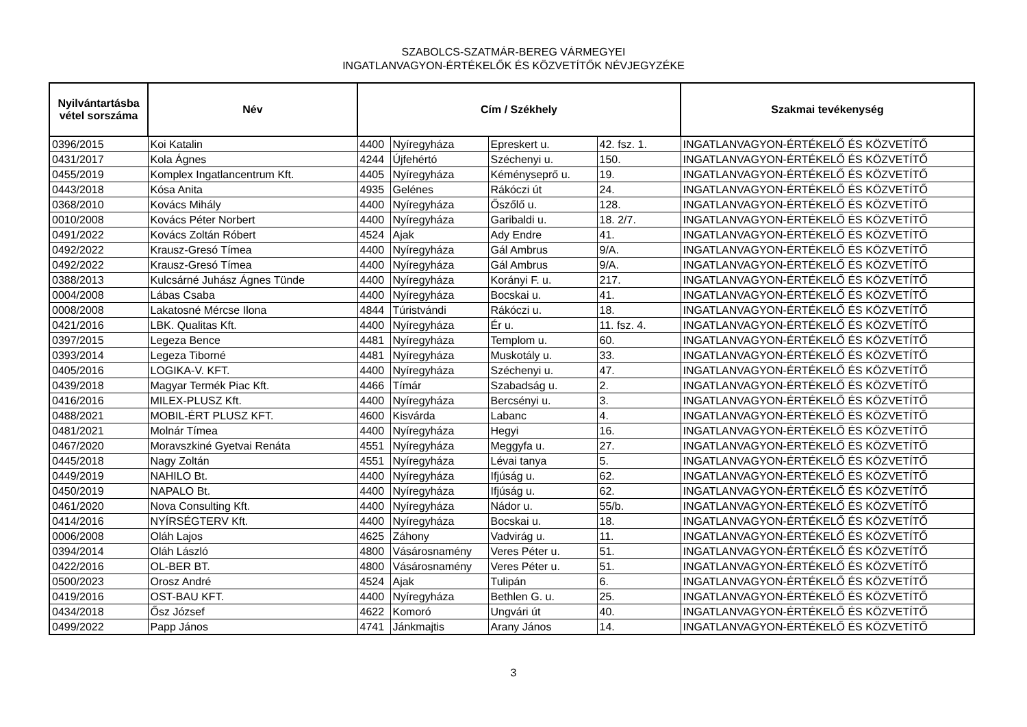SZABOLCS-SZATMÁR-BEREG VÁRMEGYEI
INGATLANVAGYON-ÉRTÉKELŐK ÉS KÖZVETÍTŐK NÉVJEGYZÉKE
| Nyilvántartásba vétel sorszáma | Név | Cím / Székhely | | | | Szakmai tevékenység |
| --- | --- | --- | --- | --- | --- | --- |
| 0396/2015 | Koi Katalin | 4400 | Nyíregyháza | Epreskert u. | 42. fsz. 1. | INGATLANVAGYON-ÉRTÉKELŐ ÉS KÖZVETÍTŐ |
| 0431/2017 | Kola Ágnes | 4244 | Újfehértó | Széchenyi u. | 150. | INGATLANVAGYON-ÉRTÉKELŐ ÉS KÖZVETÍTŐ |
| 0455/2019 | Komplex Ingatlancentrum Kft. | 4405 | Nyíregyháza | Kéményseprő u. | 19. | INGATLANVAGYON-ÉRTÉKELŐ ÉS KÖZVETÍTŐ |
| 0443/2018 | Kósa Anita | 4935 | Gelénes | Rákóczi út | 24. | INGATLANVAGYON-ÉRTÉKELŐ ÉS KÖZVETÍTŐ |
| 0368/2010 | Kovács Mihály | 4400 | Nyíregyháza | Őszőlő u. | 128. | INGATLANVAGYON-ÉRTÉKELŐ ÉS KÖZVETÍTŐ |
| 0010/2008 | Kovács Péter Norbert | 4400 | Nyíregyháza | Garibaldi u. | 18. 2/7. | INGATLANVAGYON-ÉRTÉKELŐ ÉS KÖZVETÍTŐ |
| 0491/2022 | Kovács Zoltán Róbert | 4524 | Ajak | Ady Endre | 41. | INGATLANVAGYON-ÉRTÉKELŐ ÉS KÖZVETÍTŐ |
| 0492/2022 | Krausz-Gresó Tímea | 4400 | Nyíregyháza | Gál Ambrus | 9/A. | INGATLANVAGYON-ÉRTÉKELŐ ÉS KÖZVETÍTŐ |
| 0492/2022 | Krausz-Gresó Tímea | 4400 | Nyíregyháza | Gál Ambrus | 9/A. | INGATLANVAGYON-ÉRTÉKELŐ ÉS KÖZVETÍTŐ |
| 0388/2013 | Kulcsárné Juhász Ágnes Tünde | 4400 | Nyíregyháza | Korányi F. u. | 217. | INGATLANVAGYON-ÉRTÉKELŐ ÉS KÖZVETÍTŐ |
| 0004/2008 | Lábas Csaba | 4400 | Nyíregyháza | Bocskai u. | 41. | INGATLANVAGYON-ÉRTÉKELŐ ÉS KÖZVETÍTŐ |
| 0008/2008 | Lakatosné Mércse Ilona | 4844 | Túristvándi | Rákóczi u. | 18. | INGATLANVAGYON-ÉRTÉKELŐ ÉS KÖZVETÍTŐ |
| 0421/2016 | LBK. Qualitas Kft. | 4400 | Nyíregyháza | Ér u. | 11. fsz. 4. | INGATLANVAGYON-ÉRTÉKELŐ ÉS KÖZVETÍTŐ |
| 0397/2015 | Legeza Bence | 4481 | Nyíregyháza | Templom u. | 60. | INGATLANVAGYON-ÉRTÉKELŐ ÉS KÖZVETÍTŐ |
| 0393/2014 | Legeza Tiborné | 4481 | Nyíregyháza | Muskotály u. | 33. | INGATLANVAGYON-ÉRTÉKELŐ ÉS KÖZVETÍTŐ |
| 0405/2016 | LOGIKA-V. KFT. | 4400 | Nyíregyháza | Széchenyi u. | 47. | INGATLANVAGYON-ÉRTÉKELŐ ÉS KÖZVETÍTŐ |
| 0439/2018 | Magyar Termék Piac Kft. | 4466 | Tímár | Szabadság u. | 2. | INGATLANVAGYON-ÉRTÉKELŐ ÉS KÖZVETÍTŐ |
| 0416/2016 | MILEX-PLUSZ Kft. | 4400 | Nyíregyháza | Bercsényi u. | 3. | INGATLANVAGYON-ÉRTÉKELŐ ÉS KÖZVETÍTŐ |
| 0488/2021 | MOBIL-ÉRT PLUSZ KFT. | 4600 | Kisvárda | Labanc | 4. | INGATLANVAGYON-ÉRTÉKELŐ ÉS KÖZVETÍTŐ |
| 0481/2021 | Molnár Tímea | 4400 | Nyíregyháza | Hegyi | 16. | INGATLANVAGYON-ÉRTÉKELŐ ÉS KÖZVETÍTŐ |
| 0467/2020 | Moravszkiné Gyetvai Renáta | 4551 | Nyíregyháza | Meggyfa u. | 27. | INGATLANVAGYON-ÉRTÉKELŐ ÉS KÖZVETÍTŐ |
| 0445/2018 | Nagy Zoltán | 4551 | Nyíregyháza | Lévai tanya | 5. | INGATLANVAGYON-ÉRTÉKELŐ ÉS KÖZVETÍTŐ |
| 0449/2019 | NAHILO Bt. | 4400 | Nyíregyháza | Ifjúság u. | 62. | INGATLANVAGYON-ÉRTÉKELŐ ÉS KÖZVETÍTŐ |
| 0450/2019 | NAPALO Bt. | 4400 | Nyíregyháza | Ifjúság u. | 62. | INGATLANVAGYON-ÉRTÉKELŐ ÉS KÖZVETÍTŐ |
| 0461/2020 | Nova Consulting Kft. | 4400 | Nyíregyháza | Nádor u. | 55/b. | INGATLANVAGYON-ÉRTÉKELŐ ÉS KÖZVETÍTŐ |
| 0414/2016 | NYÍRSÉGTERV Kft. | 4400 | Nyíregyháza | Bocskai u. | 18. | INGATLANVAGYON-ÉRTÉKELŐ ÉS KÖZVETÍTŐ |
| 0006/2008 | Oláh Lajos | 4625 | Záhony | Vadvirág u. | 11. | INGATLANVAGYON-ÉRTÉKELŐ ÉS KÖZVETÍTŐ |
| 0394/2014 | Oláh László | 4800 | Vásárosnamény | Veres Péter u. | 51. | INGATLANVAGYON-ÉRTÉKELŐ ÉS KÖZVETÍTŐ |
| 0422/2016 | OL-BER BT. | 4800 | Vásárosnamény | Veres Péter u. | 51. | INGATLANVAGYON-ÉRTÉKELŐ ÉS KÖZVETÍTŐ |
| 0500/2023 | Orosz André | 4524 | Ajak | Tulipán | 6. | INGATLANVAGYON-ÉRTÉKELŐ ÉS KÖZVETÍTŐ |
| 0419/2016 | OST-BAU KFT. | 4400 | Nyíregyháza | Bethlen G. u. | 25. | INGATLANVAGYON-ÉRTÉKELŐ ÉS KÖZVETÍTŐ |
| 0434/2018 | Ősz József | 4622 | Komoró | Ungvári út | 40. | INGATLANVAGYON-ÉRTÉKELŐ ÉS KÖZVETÍTŐ |
| 0499/2022 | Papp János | 4741 | Jánkmajtis | Arany János | 14. | INGATLANVAGYON-ÉRTÉKELŐ ÉS KÖZVETÍTŐ |
3